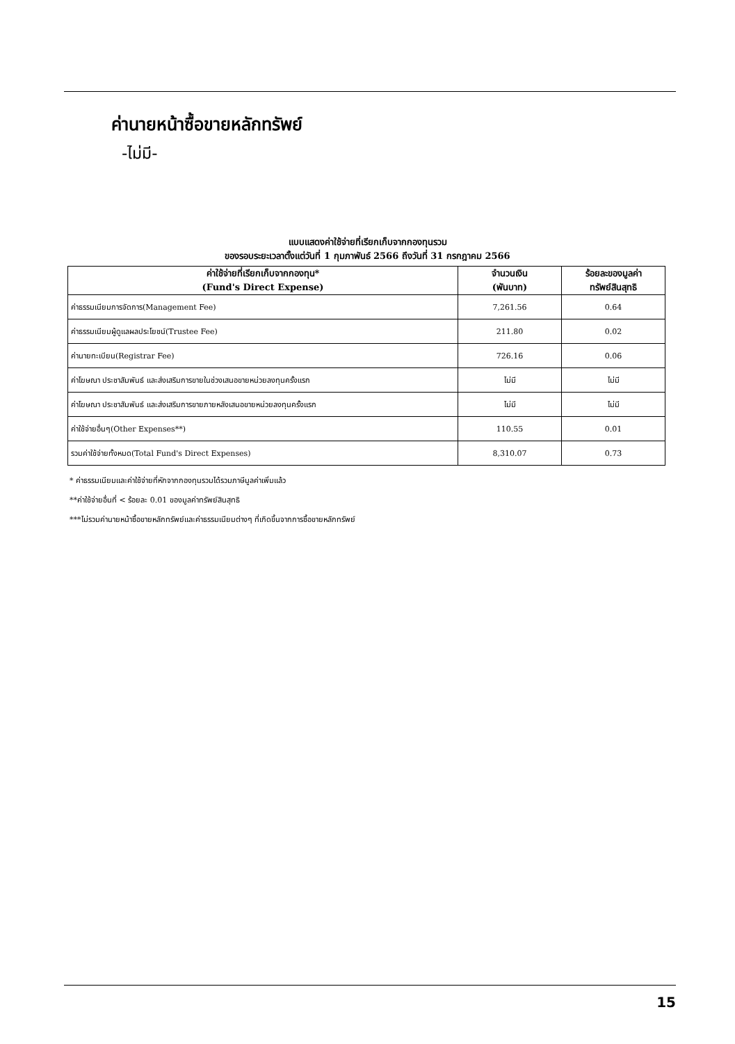ค่านายหน้าซื้อขายหลักทรัพย์
-ไม่มี-
แบบแสดงค่าใช้จ่ายที่เรียกเก็บจากกองทุนรวม
ของรอบระยะเวลาตั้งแต่วันที่ 1 กุมภาพันธ์ 2566 ถึงวันที่ 31 กรกฎาคม 2566
| ค่าใช้จ่ายที่เรียกเก็บจากกองทุน* (Fund's Direct Expense) | จำนวนเงิน (พันบาท) | ร้อยละของมูลค่า ทรัพย์สินสุทธิ |
| --- | --- | --- |
| ค่าธรรมเนียมการจัดการ(Management Fee) | 7,261.56 | 0.64 |
| ค่าธรรมเนียมผู้ดูแลผลประโยชน์(Trustee Fee) | 211.80 | 0.02 |
| ค่านายทะเบียน(Registrar Fee) | 726.16 | 0.06 |
| ค่าโฆษณา ประชาสัมพันธ์ และส่งเสริมการขายในช่วงเสนอขายหน่วยลงทุนครั้งแรก | ไม่มี | ไม่มี |
| ค่าโฆษณา ประชาสัมพันธ์ และส่งเสริมการขายภายหลังเสนอขายหน่วยลงทุนครั้งแรก | ไม่มี | ไม่มี |
| ค่าใช้จ่ายอื่นๆ(Other Expenses**) | 110.55 | 0.01 |
| รวมค่าใช้จ่ายทั้งหมด(Total Fund's Direct Expenses) | 8,310.07 | 0.73 |
* ค่าธรรมเนียมและค่าใช้จ่ายที่หักจากกองทุนรวมได้รวมภาษีมูลค่าเพิ่มแล้ว
**ค่าใช้จ่ายอื่นที่ < ร้อยละ 0.01 ของมูลค่าทรัพย์สินสุทธิ
***ไม่รวมค่านายหน้าซื้อขายหลักทรัพย์และค่าธรรมเนียมต่างๆ ที่เกิดขึ้นจากการซื้อขายหลักทรัพย์
15